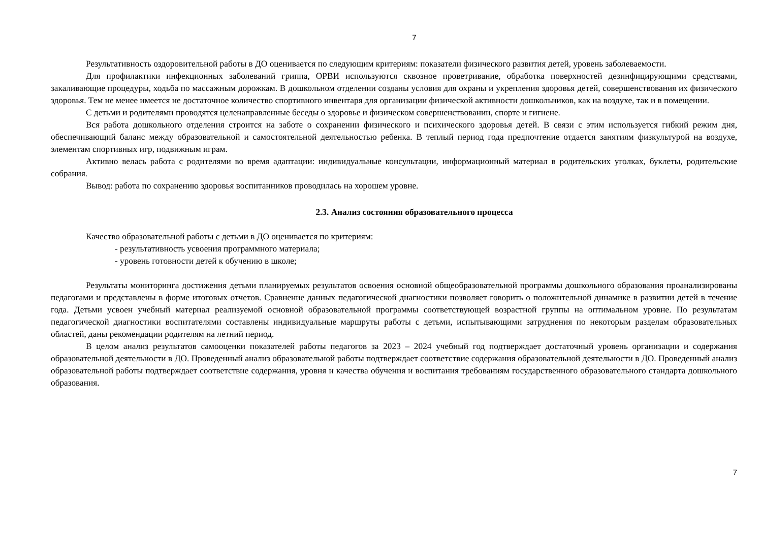7
Результативность оздоровительной работы в ДО оценивается по следующим критериям: показатели физического развития детей, уровень заболеваемости.
Для профилактики инфекционных заболеваний гриппа, ОРВИ используются сквозное проветривание, обработка поверхностей дезинфицирующими средствами, закаливающие процедуры, ходьба по массажным дорожкам. В дошкольном отделении созданы условия для охраны и укрепления здоровья детей, совершенствования их физического здоровья. Тем не менее имеется не достаточное количество спортивного инвентаря для организации физической активности дошкольников, как на воздухе, так и в помещении.
С детьми и родителями проводятся целенаправленные беседы о здоровье и физическом совершенствовании, спорте и гигиене.
Вся работа дошкольного отделения строится на заботе о сохранении физического и психического здоровья детей. В связи с этим используется гибкий режим дня, обеспечивающий баланс между образовательной и самостоятельной деятельностью ребенка. В теплый период года предпочтение отдается занятиям физкультурой на воздухе, элементам спортивных игр, подвижным играм.
Активно велась работа с родителями во время адаптации: индивидуальные консультации, информационный материал в родительских уголках, буклеты, родительские собрания.
Вывод: работа по сохранению здоровья воспитанников проводилась на хорошем уровне.
2.3. Анализ состояния образовательного процесса
Качество образовательной работы с детьми в ДО оценивается по критериям:
- результативность усвоения программного материала;
- уровень готовности детей к обучению в школе;
Результаты мониторинга достижения детьми планируемых результатов освоения основной общеобразовательной программы дошкольного образования проанализированы педагогами и представлены в форме итоговых отчетов. Сравнение данных педагогической диагностики позволяет говорить о положительной динамике в развитии детей в течение года. Детьми усвоен учебный материал реализуемой основной образовательной программы соответствующей возрастной группы на оптимальном уровне. По результатам педагогической диагностики воспитателями составлены индивидуальные маршруты работы с детьми, испытывающими затруднения по некоторым разделам образовательных областей, даны рекомендации родителям на летний период.
В целом анализ результатов самооценки показателей работы педагогов за 2023 – 2024 учебный год подтверждает достаточный уровень организации и содержания образовательной деятельности в ДО. Проведенный анализ образовательной работы подтверждает соответствие содержания образовательной деятельности в ДО. Проведенный анализ образовательной работы подтверждает соответствие содержания, уровня и качества обучения и воспитания требованиям государственного образовательного стандарта дошкольного образования.
7